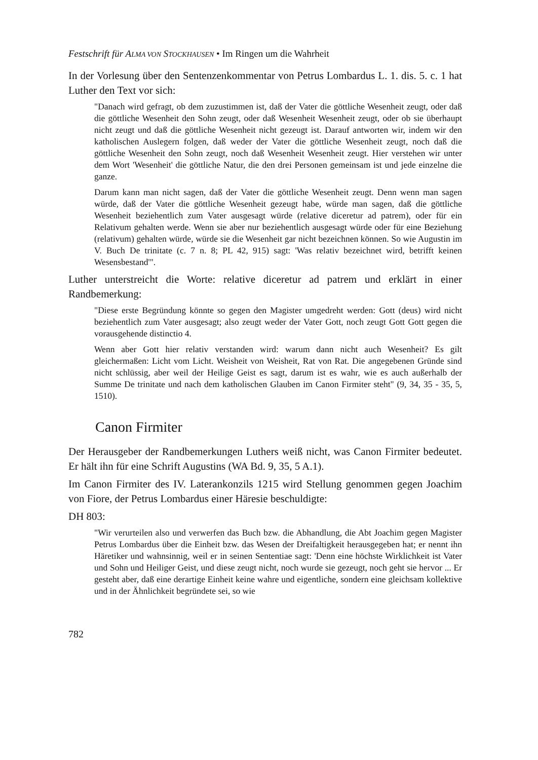Festschrift für ALMA VON STOCKHAUSEN • Im Ringen um die Wahrheit
In der Vorlesung über den Sentenzenkommentar von Petrus Lombardus L. 1. dis. 5. c. 1 hat Luther den Text vor sich:
"Danach wird gefragt, ob dem zuzustimmen ist, daß der Vater die göttliche Wesenheit zeugt, oder daß die göttliche Wesenheit den Sohn zeugt, oder daß Wesenheit Wesenheit zeugt, oder ob sie überhaupt nicht zeugt und daß die göttliche Wesenheit nicht gezeugt ist. Darauf antworten wir, indem wir den katholischen Auslegern folgen, daß weder der Vater die göttliche Wesenheit zeugt, noch daß die göttliche Wesenheit den Sohn zeugt, noch daß Wesenheit Wesenheit zeugt. Hier verstehen wir unter dem Wort 'Wesenheit' die göttliche Natur, die den drei Personen gemeinsam ist und jede einzelne die ganze.
Darum kann man nicht sagen, daß der Vater die göttliche Wesenheit zeugt. Denn wenn man sagen würde, daß der Vater die göttliche Wesenheit gezeugt habe, würde man sagen, daß die göttliche Wesenheit beziehentlich zum Vater ausgesagt würde (relative diceretur ad patrem), oder für ein Relativum gehalten werde. Wenn sie aber nur beziehentlich ausgesagt würde oder für eine Beziehung (relativum) gehalten würde, würde sie die Wesenheit gar nicht bezeichnen können. So wie Augustin im V. Buch De trinitate (c. 7 n. 8; PL 42, 915) sagt: 'Was relativ bezeichnet wird, betrifft keinen Wesensbestand'".
Luther unterstreicht die Worte: relative diceretur ad patrem und erklärt in einer Randbemerkung:
"Diese erste Begründung könnte so gegen den Magister umgedreht werden: Gott (deus) wird nicht beziehentlich zum Vater ausgesagt; also zeugt weder der Vater Gott, noch zeugt Gott Gott gegen die vorausgehende distinctio 4.
Wenn aber Gott hier relativ verstanden wird: warum dann nicht auch Wesenheit? Es gilt gleichermaßen: Licht vom Licht. Weisheit von Weisheit, Rat von Rat. Die angegebenen Gründe sind nicht schlüssig, aber weil der Heilige Geist es sagt, darum ist es wahr, wie es auch außerhalb der Summe De trinitate und nach dem katholischen Glauben im Canon Firmiter steht" (9, 34, 35 - 35, 5, 1510).
Canon Firmiter
Der Herausgeber der Randbemerkungen Luthers weiß nicht, was Canon Firmiter bedeutet. Er hält ihn für eine Schrift Augustins (WA Bd. 9, 35, 5 A.1).
Im Canon Firmiter des IV. Laterankonzils 1215 wird Stellung genommen gegen Joachim von Fiore, der Petrus Lombardus einer Häresie beschuldigte:
DH 803:
"Wir verurteilen also und verwerfen das Buch bzw. die Abhandlung, die Abt Joachim gegen Magister Petrus Lombardus über die Einheit bzw. das Wesen der Dreifaltigkeit herausgegeben hat; er nennt ihn Häretiker und wahnsinnig, weil er in seinen Sententiae sagt: 'Denn eine höchste Wirklichkeit ist Vater und Sohn und Heiliger Geist, und diese zeugt nicht, noch wurde sie gezeugt, noch geht sie hervor ... Er gesteht aber, daß eine derartige Einheit keine wahre und eigentliche, sondern eine gleichsam kollektive und in der Ähnlichkeit begründete sei, so wie
782